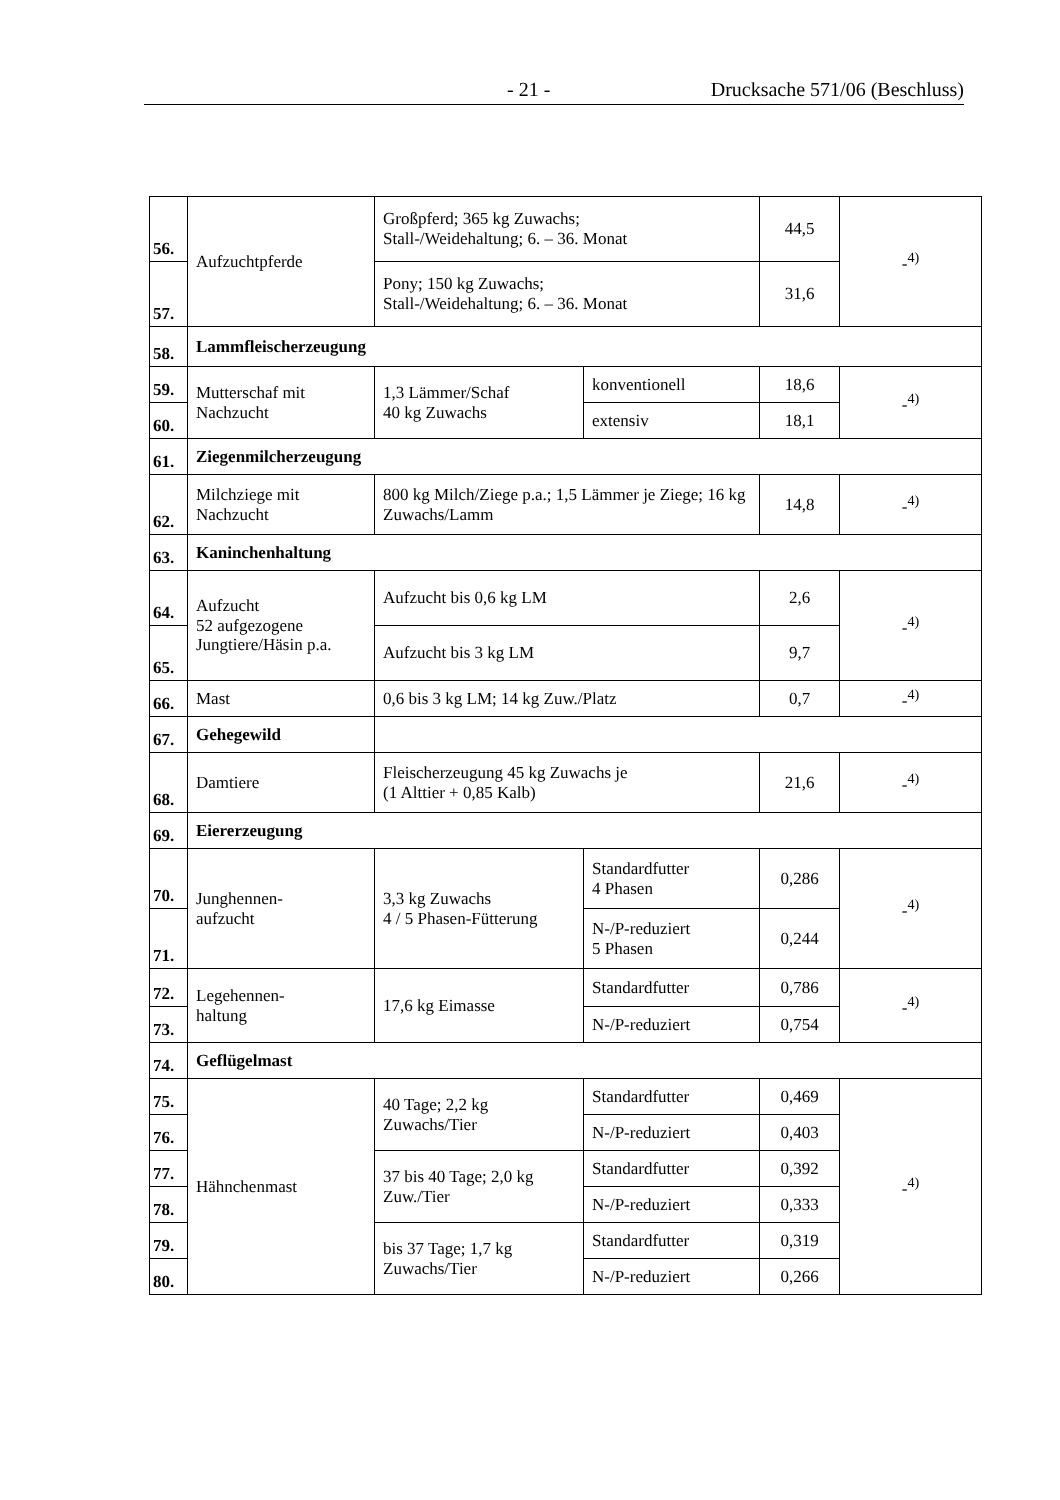- 21 - Drucksache 571/06 (Beschluss)
| 56. | Aufzuchtpferde | Großpferd; 365 kg Zuwachs; Stall-/Weidehaltung; 6. – 36. Monat | | 44,5 | -<sup>4)</sup> |
| 57. | | Pony; 150 kg Zuwachs; Stall-/Weidehaltung; 6. – 36. Monat | | 31,6 | |
| 58. | Lammfleischerzeugung | | | | |
| 59. | Mutterschaf mit Nachzucht | 1,3 Lämmer/Schaf 40 kg Zuwachs | konventionell | 18,6 | -<sup>4)</sup> |
| 60. | | | extensiv | 18,1 | |
| 61. | Ziegenmilcherzeugung | | | | |
| 62. | Milchziege mit Nachzucht | 800 kg Milch/Ziege p.a.; 1,5 Lämmer je Ziege; 16 kg Zuwachs/Lamm | | 14,8 | -<sup>4)</sup> |
| 63. | Kaninchenhaltung | | | | |
| 64. | Aufzucht 52 aufgezogene Jungtiere/Häsin p.a. | Aufzucht bis 0,6 kg LM | | 2,6 | -<sup>4)</sup> |
| 65. | | Aufzucht bis 3 kg LM | | 9,7 | |
| 66. | Mast | 0,6 bis 3 kg LM; 14 kg Zuw./Platz | | 0,7 | -<sup>4)</sup> |
| 67. | Gehegewild | | | | |
| 68. | Damtiere | Fleischerzeugung 45 kg Zuwachs je (1 Alttier + 0,85 Kalb) | | 21,6 | -<sup>4)</sup> |
| 69. | Eiererzeugung | | | | |
| 70. | Junghennen- aufzucht | 3,3 kg Zuwachs 4 / 5 Phasen-Fütterung | Standardfutter 4 Phasen | 0,286 | -<sup>4)</sup> |
| 71. | | | N-/P-reduziert 5 Phasen | 0,244 | |
| 72. | Legehennen- haltung | 17,6 kg Eimasse | Standardfutter | 0,786 | -<sup>4)</sup> |
| 73. | | | N-/P-reduziert | 0,754 | |
| 74. | Geflügelmast | | | | |
| 75. | Hähnchenmast | 40 Tage; 2,2 kg Zuwachs/Tier | Standardfutter | 0,469 | -<sup>4)</sup> |
| 76. | | | N-/P-reduziert | 0,403 | |
| 77. | | 37 bis 40 Tage; 2,0 kg Zuw./Tier | Standardfutter | 0,392 | |
| 78. | | | N-/P-reduziert | 0,333 | |
| 79. | | bis 37 Tage; 1,7 kg Zuwachs/Tier | Standardfutter | 0,319 | |
| 80. | | | N-/P-reduziert | 0,266 | |